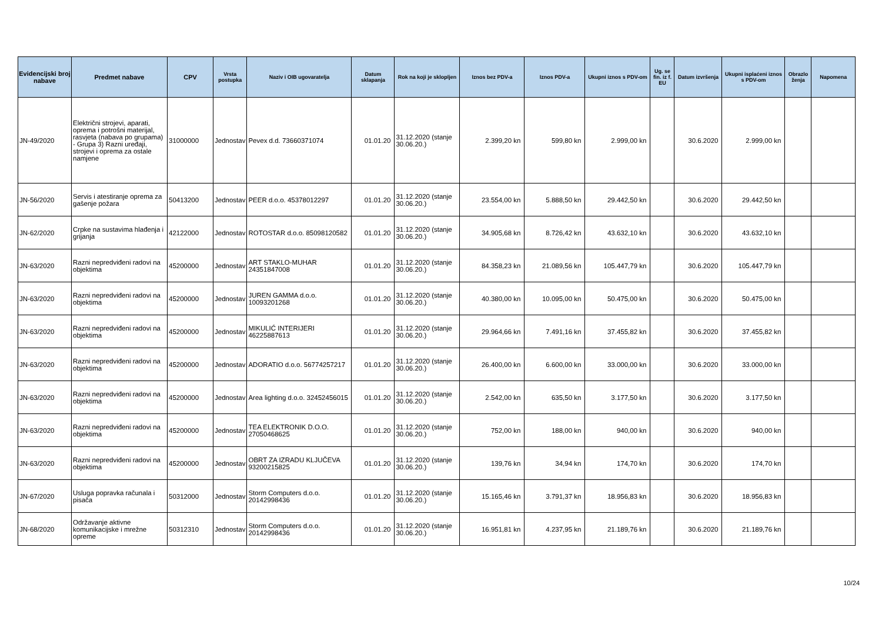| Evidencijski broj nabave | Predmet nabave | CPV | Vrsta postupka | Naziv i OIB ugovaratelja | Datum sklapanja | Rok na koji je sklopljen | Iznos bez PDV-a | Iznos PDV-a | Ukupni iznos s PDV-om | Ug. se fin. iz f. EU | Datum izvršenja | Ukupni isplaćeni iznos s PDV-om | Obrazlo ženja | Napomena |
| --- | --- | --- | --- | --- | --- | --- | --- | --- | --- | --- | --- | --- | --- | --- |
| JN-49/2020 | Električni strojevi, aparati, oprema i potrošni materijal, rasvjeta (nabava po grupama) - Grupa 3) Razni uređaji, strojevi i oprema za ostale namjene | 31000000 | Jednostav | Pevex d.d. 73660371074 | 01.01.20 | 31.12.2020 (stanje 30.06.20.) | 2.399,20 kn | 599,80 kn | 2.999,00 kn | | 30.6.2020 | 2.999,00 kn | | |
| JN-56/2020 | Servis i atestiranje oprema za gašenje požara | 50413200 | Jednostav | PEER d.o.o. 45378012297 | 01.01.20 | 31.12.2020 (stanje 30.06.20.) | 23.554,00 kn | 5.888,50 kn | 29.442,50 kn | | 30.6.2020 | 29.442,50 kn | | |
| JN-62/2020 | Crpke na sustavima hlađenja i grijanja | 42122000 | Jednostav | ROTOSTAR d.o.o. 85098120582 | 01.01.20 | 31.12.2020 (stanje 30.06.20.) | 34.905,68 kn | 8.726,42 kn | 43.632,10 kn | | 30.6.2020 | 43.632,10 kn | | |
| JN-63/2020 | Razni nepredviđeni radovi na objektima | 45200000 | Jednostav | ART STAKLO-MUHAR 24351847008 | 01.01.20 | 31.12.2020 (stanje 30.06.20.) | 84.358,23 kn | 21.089,56 kn | 105.447,79 kn | | 30.6.2020 | 105.447,79 kn | | |
| JN-63/2020 | Razni nepredviđeni radovi na objektima | 45200000 | Jednostav | JUREN GAMMA d.o.o. 10093201268 | 01.01.20 | 31.12.2020 (stanje 30.06.20.) | 40.380,00 kn | 10.095,00 kn | 50.475,00 kn | | 30.6.2020 | 50.475,00 kn | | |
| JN-63/2020 | Razni nepredviđeni radovi na objektima | 45200000 | Jednostav | MIKULIĆ INTERIJERI 46225887613 | 01.01.20 | 31.12.2020 (stanje 30.06.20.) | 29.964,66 kn | 7.491,16 kn | 37.455,82 kn | | 30.6.2020 | 37.455,82 kn | | |
| JN-63/2020 | Razni nepredviđeni radovi na objektima | 45200000 | Jednostav | ADORATIO d.o.o. 56774257217 | 01.01.20 | 31.12.2020 (stanje 30.06.20.) | 26.400,00 kn | 6.600,00 kn | 33.000,00 kn | | 30.6.2020 | 33.000,00 kn | | |
| JN-63/2020 | Razni nepredviđeni radovi na objektima | 45200000 | Jednostav | Area lighting d.o.o. 32452456015 | 01.01.20 | 31.12.2020 (stanje 30.06.20.) | 2.542,00 kn | 635,50 kn | 3.177,50 kn | | 30.6.2020 | 3.177,50 kn | | |
| JN-63/2020 | Razni nepredviđeni radovi na objektima | 45200000 | Jednostav | TEA ELEKTRONIK D.O.O. 27050468625 | 01.01.20 | 31.12.2020 (stanje 30.06.20.) | 752,00 kn | 188,00 kn | 940,00 kn | | 30.6.2020 | 940,00 kn | | |
| JN-63/2020 | Razni nepredviđeni radovi na objektima | 45200000 | Jednostav | OBRT ZA IZRADU KLJUČEVA 93200215825 | 01.01.20 | 31.12.2020 (stanje 30.06.20.) | 139,76 kn | 34,94 kn | 174,70 kn | | 30.6.2020 | 174,70 kn | | |
| JN-67/2020 | Usluga popravka računala i pisača | 50312000 | Jednostav | Storm Computers d.o.o. 20142998436 | 01.01.20 | 31.12.2020 (stanje 30.06.20.) | 15.165,46 kn | 3.791,37 kn | 18.956,83 kn | | 30.6.2020 | 18.956,83 kn | | |
| JN-68/2020 | Održavanje aktivne komunikacijske i mrežne opreme | 50312310 | Jednostav | Storm Computers d.o.o. 20142998436 | 01.01.20 | 31.12.2020 (stanje 30.06.20.) | 16.951,81 kn | 4.237,95 kn | 21.189,76 kn | | 30.6.2020 | 21.189,76 kn | | |
10/24